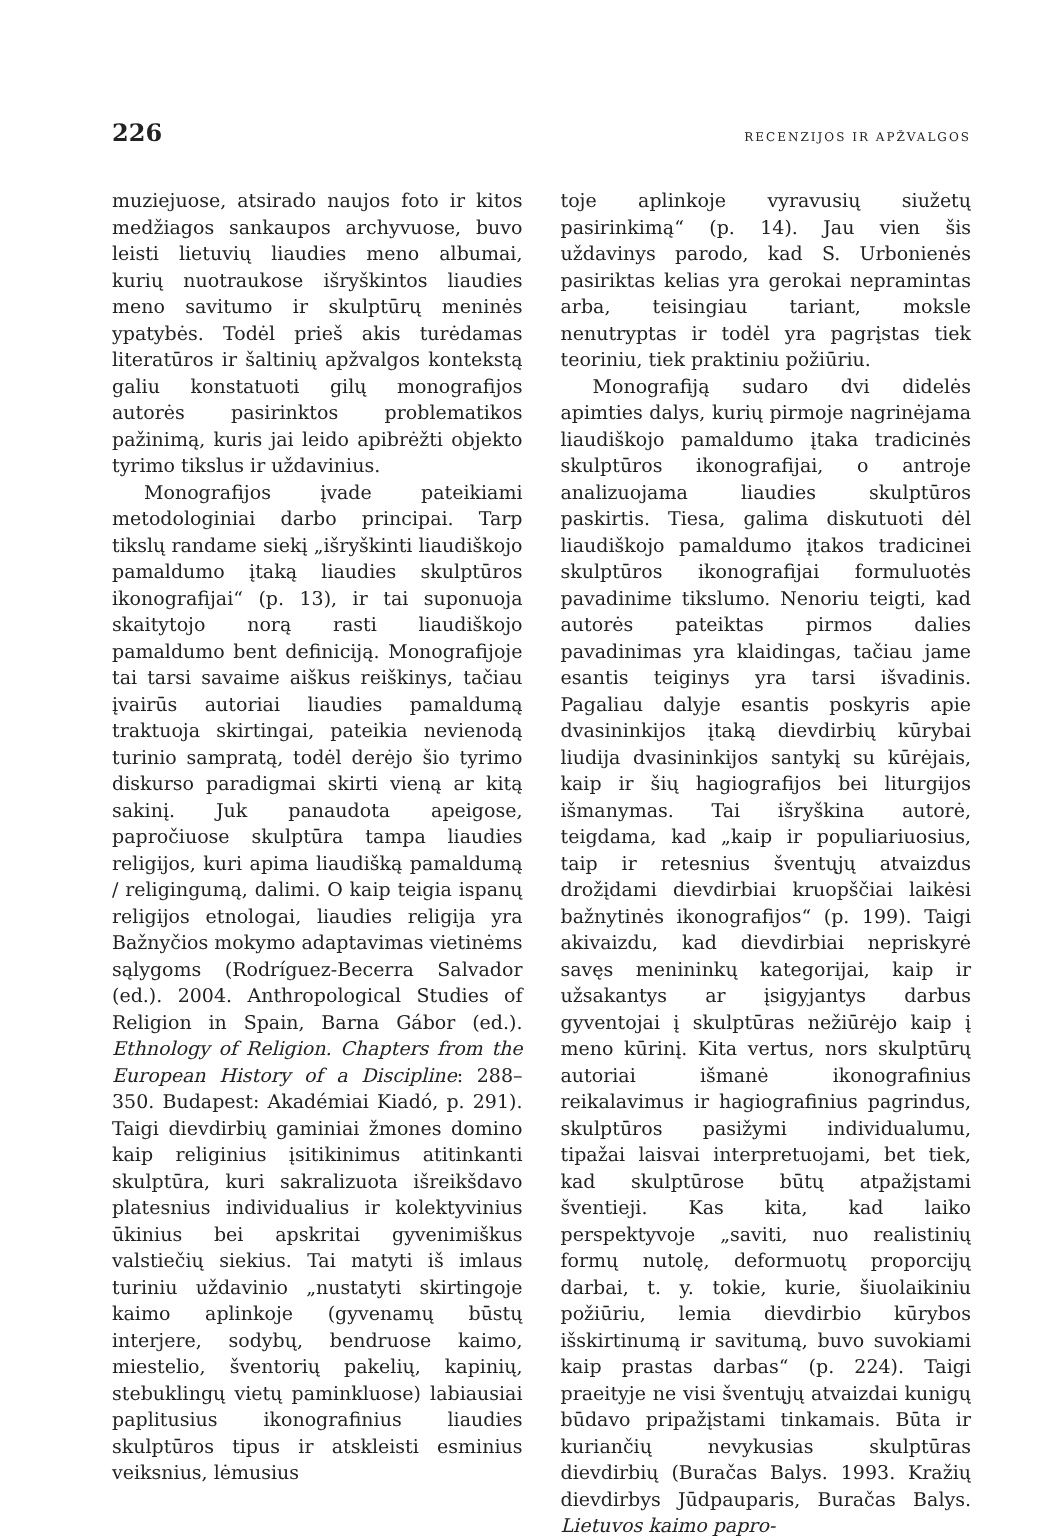226 RECENZIJOS IR APŽVALGOS
muziejuose, atsirado naujos foto ir kitos medžiagos sankaupos archyvuose, buvo leisti lietuvių liaudies meno albumai, kurių nuotraukose išryškintos liaudies meno savitumo ir skulptūrų meninės ypatybės. Todėl prieš akis turėdamas literatūros ir šaltinių apžvalgos kontekstą galiu konstatuoti gilų monografijos autorės pasirinktos problematikos pažinimą, kuris jai leido apibrėžti objekto tyrimo tikslus ir uždavinius.
Monografijos įvade pateikiami metodologiniai darbo principai. Tarp tikslų randame siekį „išryškinti liaudiškojo pamaldumo įtaką liaudies skulptūros ikonografijai“ (p. 13), ir tai suponuoja skaitytojo norą rasti liaudiškojo pamaldumo bent definiciją. Monografijoje tai tarsi savaime aiškus reiškinys, tačiau įvairūs autoriai liaudies pamaldumą traktuoja skirtingai, pateikia nevienodą turinio sampratą, todėl derėjo šio tyrimo diskurso paradigmai skirti vieną ar kitą sakinį. Juk panaudota apeigose, papročiuose skulptūra tampa liaudies religijos, kuri apima liaudišką pamaldumą / religingumą, dalimi. O kaip teigia ispanų religijos etnologai, liaudies religija yra Bažnyčios mokymo adaptavimas vietinėms sąlygoms (Rodríguez-Becerra Salvador (ed.). 2004. Anthropological Studies of Religion in Spain, Barna Gábor (ed.). Ethnology of Religion. Chapters from the European History of a Discipline: 288–350. Budapest: Akadémiai Kiadó, p. 291). Taigi dievdirbių gaminiai žmones domino kaip religinius įsitikinimus atitinkanti skulptūra, kuri sakralizuota išreikšdavo platesnius individualius ir kolektyvinius ūkinius bei apskritai gyvenimiškus valstiečių siekius. Tai matyti iš imlaus turiniu uždavinio „nustatyti skirtingoje kaimo aplinkoje (gyvenamų būstų interjere, sodybų, bendruose kaimo, miestelio, šventorių pakelių, kapinių, stebuklingų vietų paminkluose) labiausiai paplitusius ikonografinius liaudies skulptūros tipus ir atskleisti esminius veiksnius, lėmusius
toje aplinkoje vyravusių siužetų pasirinkimą“ (p. 14). Jau vien šis uždavinys parodo, kad S. Urbonienės pasiriktas kelias yra gerokai nepramintas arba, teisingiau tariant, moksle nenutryptas ir todėl yra pagrįstas tiek teoriniu, tiek praktiniu požiūriu.
Monografiją sudaro dvi didelės apimties dalys, kurių pirmoje nagrinėjama liaudiškojo pamaldumo įtaka tradicinės skulptūros ikonografijai, o antroje analizuojama liaudies skulptūros paskirtis. Tiesa, galima diskutuoti dėl liaudiškojo pamaldumo įtakos tradicinei skulptūros ikonografijai formuluotės pavadinime tikslumo. Nenoriu teigti, kad autorės pateiktas pirmos dalies pavadinimas yra klaidingas, tačiau jame esantis teiginys yra tarsi išvadinis. Pagaliau dalyje esantis poskyris apie dvasininkijos įtaką dievdirbių kūrybai liudija dvasininkijos santykį su kūrėjais, kaip ir šių hagiografijos bei liturgijos išmanymas. Tai išryškina autorė, teigdama, kad „kaip ir populiariuosius, taip ir retesnius šventųjų atvaizdus drožįdami dievdirbiai kruopščiai laikėsi bažnytinės ikonografijos“ (p. 199). Taigi akivaizdu, kad dievdirbiai nepriskyrė savęs menininkų kategorijai, kaip ir užsakantys ar įsigyjantys darbus gyventojai į skulptūras nežiūrėjo kaip į meno kūrinį. Kita vertus, nors skulptūrų autoriai išmanė ikonografinius reikalavimus ir hagiografinius pagrindus, skulptūros pasižymi individualumu, tipažai laisvai interpretuojami, bet tiek, kad skulptūrose būtų atpažįstami šventieji. Kas kita, kad laiko perspektyvoje „saviti, nuo realistinių formų nutolę, deformuotų proporcijų darbai, t. y. tokie, kurie, šiuolaikiniu požiūriu, lemia dievdirbio kūrybos išskirtinumą ir savitumą, buvo suvokiami kaip prastas darbas“ (p. 224). Taigi praeityje ne visi šventųjų atvaizdai kunigų būdavo pripažįstami tinkamais. Būta ir kuriančių nevykusias skulptūras dievdirbių (Buračas Balys. 1993. Kražių dievdirbys Jūdpauparis, Buračas Balys. Lietuvos kaimo papro-